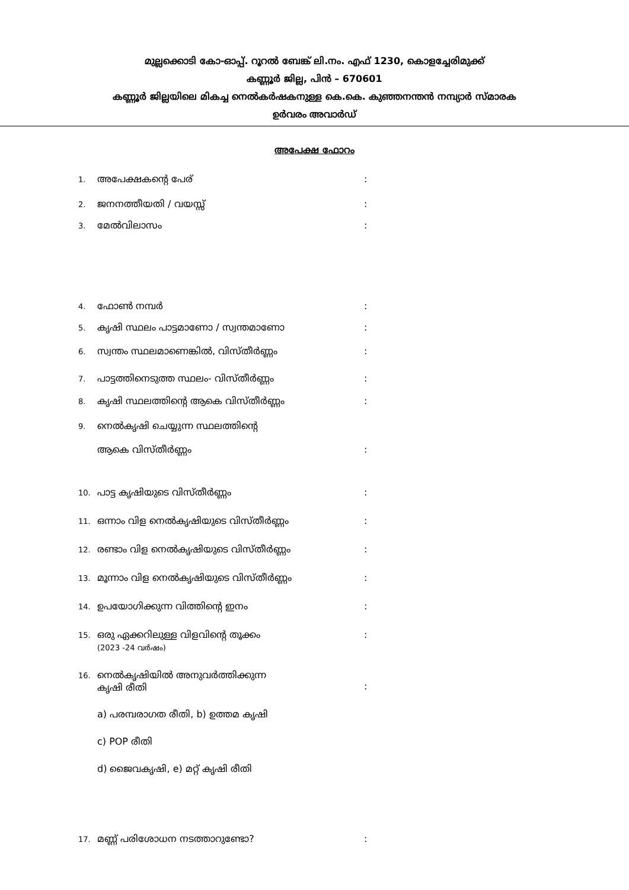മുല്ലക്കൊടി കോ-ഓപ്പ്. റൂറൽ ബേങ്ക് ലി.നം. എഫ് 1230, കൊളച്ചേരിമുക്ക്
കണ്ണൂർ ജില്ല, പിൻ – 670601
കണ്ണൂർ ജില്ലയിലെ മികച്ച നെൽകർഷകനുള്ള കെ.കെ. കുഞ്ഞനന്തൻ നമ്പ്യാർ സ്മാരക
ഉർവരം അവാർഡ്
അപേക്ഷ ഫോറം
1. അപേക്ഷകന്റെ പേര്:
2. ജനനത്തീയതി / വയസ്സ്:
3. മേൽവിലാസം:
4. ഫോൺ നമ്പർ:
5. കൃഷി സ്ഥലം പാട്ടമാണോ / സ്വന്തമാണോ:
6. സ്വന്തം സ്ഥലമാണെങ്കിൽ, വിസ്തീർണ്ണം:
7. പാട്ടത്തിനെടുത്ത സ്ഥലം- വിസ്തീർണ്ണം:
8. കൃഷി സ്ഥലത്തിന്റെ ആകെ വിസ്തീർണ്ണം:
9. നെൽകൃഷി ചെയ്യുന്ന സ്ഥലത്തിന്റെ
ആകെ വിസ്തീർണ്ണം:
10. പാട്ട കൃഷിയുടെ വിസ്തീർണ്ണം:
11. ഒന്നാം വിള നെൽകൃഷിയുടെ വിസ്തീർണ്ണം:
12. രണ്ടാം വിള നെൽകൃഷിയുടെ വിസ്തീർണ്ണം:
13. മൂന്നാം വിള നെൽകൃഷിയുടെ വിസ്തീർണ്ണം:
14. ഉപയോഗിക്കുന്ന വിത്തിന്റെ ഇനം:
15. ഒരു ഏക്കറിലുള്ള വിളവിന്റെ തൂക്കം
(2023 -24 വർഷം):
16. നെൽകൃഷിയിൽ അനുവർത്തിക്കുന്ന
കൃഷി രീതി
:
a) പരമ്പരാഗത രീതി, b) ഉത്തമ കൃഷി
c) POP രീതി
d) ജൈവകൃഷി, e) മറ്റ് കൃഷി രീതി
17. മണ്ണ് പരിശോധന നടത്താറുണ്ടോ?: